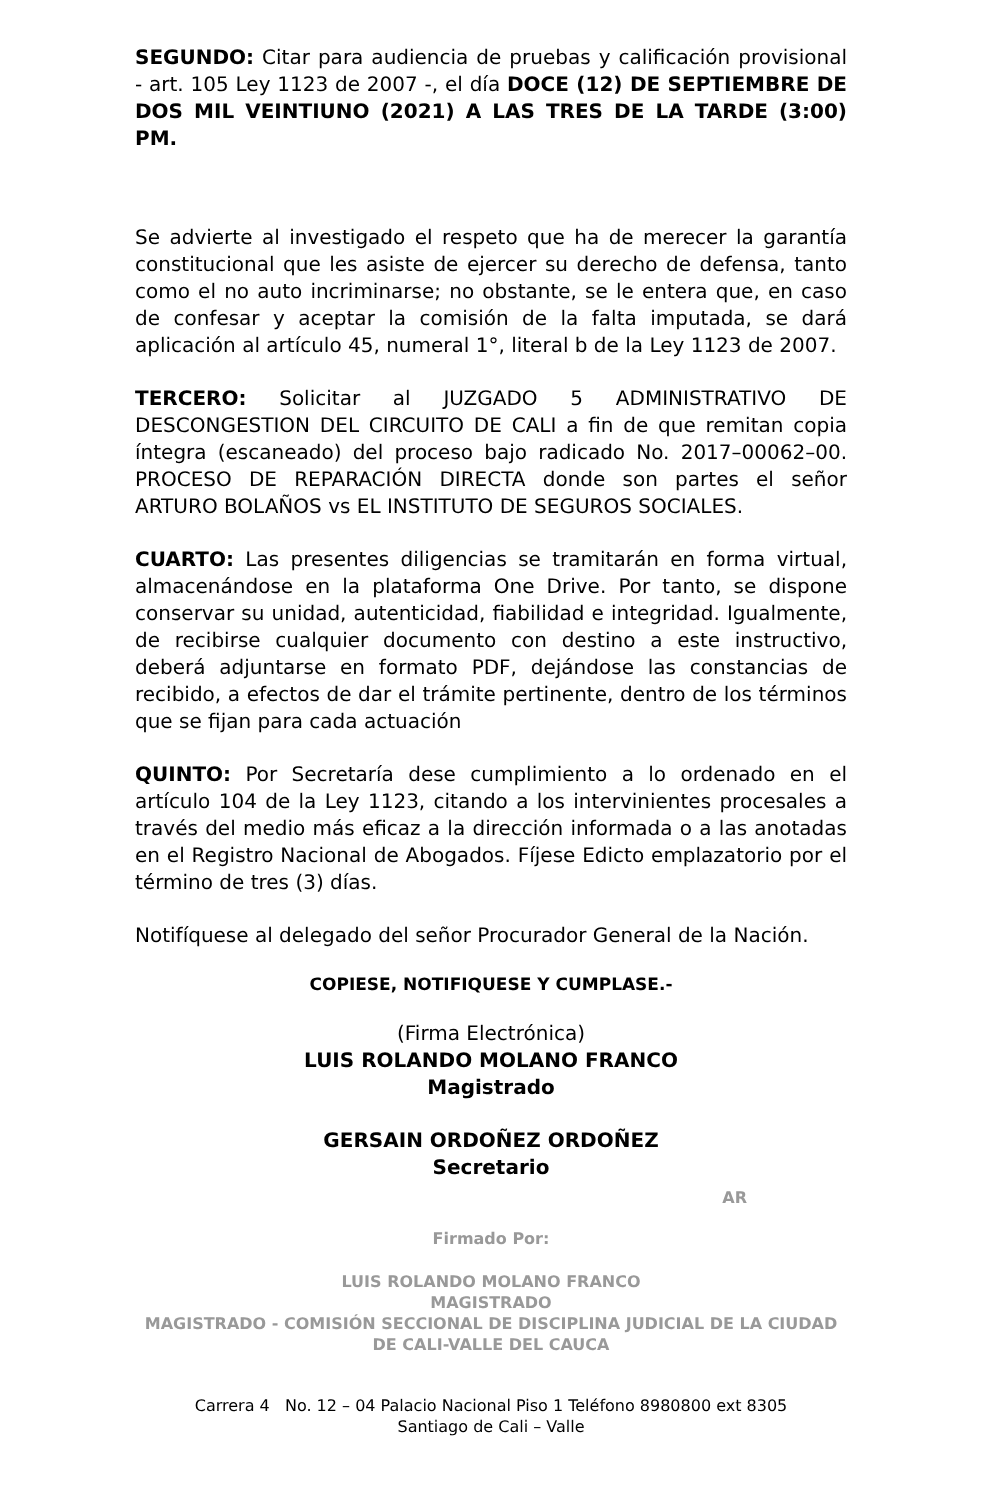SEGUNDO: Citar para audiencia de pruebas y calificación provisional - art. 105 Ley 1123 de 2007 -, el día DOCE (12) DE SEPTIEMBRE DE DOS MIL VEINTIUNO (2021) A LAS TRES DE LA TARDE (3:00) PM.
Se advierte al investigado el respeto que ha de merecer la garantía constitucional que les asiste de ejercer su derecho de defensa, tanto como el no auto incriminarse; no obstante, se le entera que, en caso de confesar y aceptar la comisión de la falta imputada, se dará aplicación al artículo 45, numeral 1°, literal b de la Ley 1123 de 2007.
TERCERO: Solicitar al JUZGADO 5 ADMINISTRATIVO DE DESCONGESTION DEL CIRCUITO DE CALI a fin de que remitan copia íntegra (escaneado) del proceso bajo radicado No. 2017–00062–00. PROCESO DE REPARACIÓN DIRECTA donde son partes el señor ARTURO BOLAÑOS vs EL INSTITUTO DE SEGUROS SOCIALES.
CUARTO: Las presentes diligencias se tramitarán en forma virtual, almacenándose en la plataforma One Drive. Por tanto, se dispone conservar su unidad, autenticidad, fiabilidad e integridad. Igualmente, de recibirse cualquier documento con destino a este instructivo, deberá adjuntarse en formato PDF, dejándose las constancias de recibido, a efectos de dar el trámite pertinente, dentro de los términos que se fijan para cada actuación
QUINTO: Por Secretaría dese cumplimiento a lo ordenado en el artículo 104 de la Ley 1123, citando a los intervinientes procesales a través del medio más eficaz a la dirección informada o a las anotadas en el Registro Nacional de Abogados. Fíjese Edicto emplazatorio por el término de tres (3) días.
Notifíquese al delegado del señor Procurador General de la Nación.
COPIESE, NOTIFIQUESE Y CUMPLASE.-
(Firma Electrónica)
LUIS ROLANDO MOLANO FRANCO
Magistrado
GERSAIN ORDOÑEZ ORDOÑEZ
Secretario
AR
Firmado Por:
LUIS ROLANDO MOLANO FRANCO
MAGISTRADO
MAGISTRADO - COMISIÓN SECCIONAL DE DISCIPLINA JUDICIAL DE LA CIUDAD DE CALI-VALLE DEL CAUCA
Carrera 4 No. 12 – 04 Palacio Nacional Piso 1 Teléfono 8980800 ext 8305
Santiago de Cali – Valle